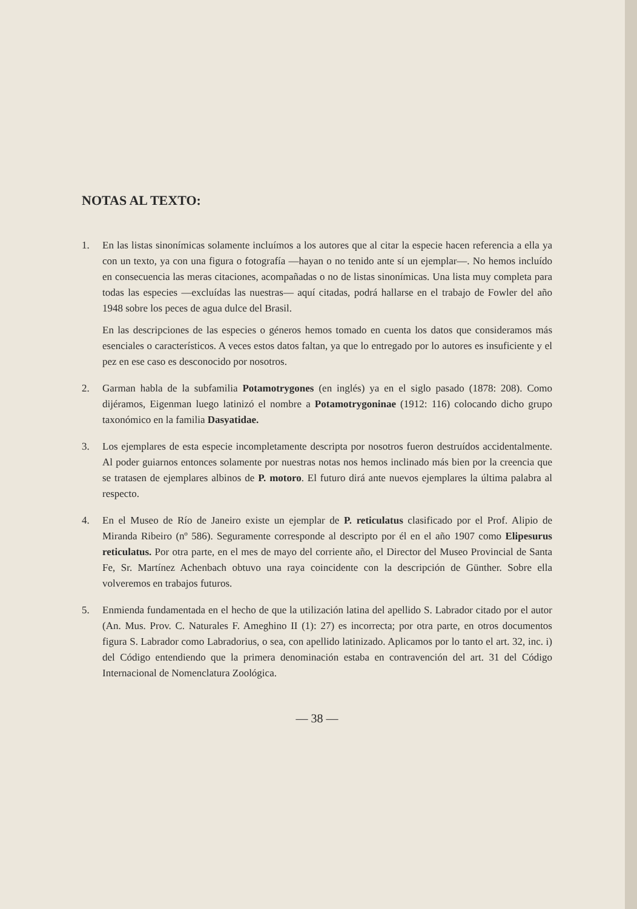NOTAS AL TEXTO:
1. En las listas sinonímicas solamente incluímos a los autores que al citar la especie hacen referencia a ella ya con un texto, ya con una figura o fotografía —hayan o no tenido ante sí un ejemplar—. No hemos incluído en consecuencia las meras citaciones, acompañadas o no de listas sinonímicas. Una lista muy completa para todas las especies —excluídas las nuestras— aquí citadas, podrá hallarse en el trabajo de Fowler del año 1948 sobre los peces de agua dulce del Brasil.
En las descripciones de las especies o géneros hemos tomado en cuenta los datos que consideramos más esenciales o característicos. A veces estos datos faltan, ya que lo entregado por lo autores es insuficiente y el pez en ese caso es desconocido por nosotros.
2. Garman habla de la subfamilia Potamotrygones (en inglés) ya en el siglo pasado (1878: 208). Como dijéramos, Eigenman luego latinizó el nombre a Potamotrygoninae (1912: 116) colocando dicho grupo taxonómico en la familia Dasyatidae.
3. Los ejemplares de esta especie incompletamente descripta por nosotros fueron destruídos accidentalmente. Al poder guiarnos entonces solamente por nuestras notas nos hemos inclinado más bien por la creencia que se tratasen de ejemplares albinos de P. motoro. El futuro dirá ante nuevos ejemplares la última palabra al respecto.
4. En el Museo de Río de Janeiro existe un ejemplar de P. reticulatus clasificado por el Prof. Alipio de Miranda Ribeiro (nº 586). Seguramente corresponde al descripto por él en el año 1907 como Elipesurus reticulatus. Por otra parte, en el mes de mayo del corriente año, el Director del Museo Provincial de Santa Fe, Sr. Martínez Achenbach obtuvo una raya coincidente con la descripción de Günther. Sobre ella volveremos en trabajos futuros.
5. Enmienda fundamentada en el hecho de que la utilización latina del apellido S. Labrador citado por el autor (An. Mus. Prov. C. Naturales F. Ameghino II (1): 27) es incorrecta; por otra parte, en otros documentos figura S. Labrador como Labradorius, o sea, con apellido latinizado. Aplicamos por lo tanto el art. 32, inc. i) del Código entendiendo que la primera denominación estaba en contravención del art. 31 del Código Internacional de Nomenclatura Zoológica.
— 38 —